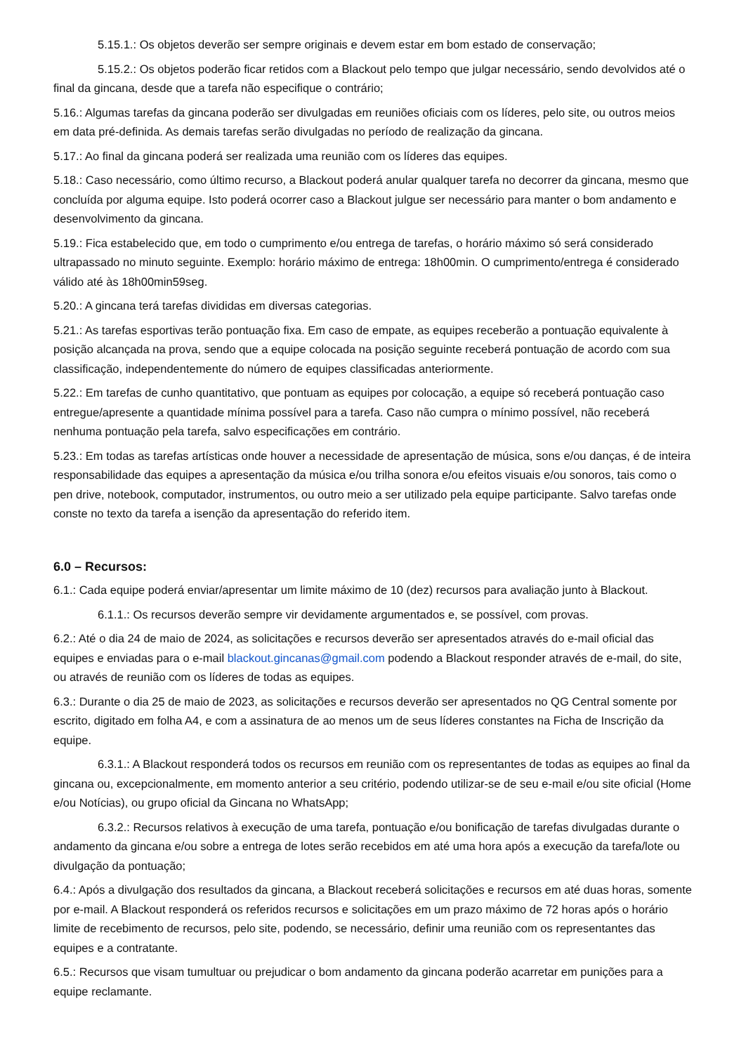5.15.1.: Os objetos deverão ser sempre originais e devem estar em bom estado de conservação;
5.15.2.: Os objetos poderão ficar retidos com a Blackout pelo tempo que julgar necessário, sendo devolvidos até o final da gincana, desde que a tarefa não especifique o contrário;
5.16.: Algumas tarefas da gincana poderão ser divulgadas em reuniões oficiais com os líderes, pelo site, ou outros meios em data pré-definida. As demais tarefas serão divulgadas no período de realização da gincana.
5.17.: Ao final da gincana poderá ser realizada uma reunião com os líderes das equipes.
5.18.: Caso necessário, como último recurso, a Blackout poderá anular qualquer tarefa no decorrer da gincana, mesmo que concluída por alguma equipe. Isto poderá ocorrer caso a Blackout julgue ser necessário para manter o bom andamento e desenvolvimento da gincana.
5.19.: Fica estabelecido que, em todo o cumprimento e/ou entrega de tarefas, o horário máximo só será considerado ultrapassado no minuto seguinte. Exemplo: horário máximo de entrega: 18h00min. O cumprimento/entrega é considerado válido até às 18h00min59seg.
5.20.: A gincana terá tarefas divididas em diversas categorias.
5.21.: As tarefas esportivas terão pontuação fixa. Em caso de empate, as equipes receberão a pontuação equivalente à posição alcançada na prova, sendo que a equipe colocada na posição seguinte receberá pontuação de acordo com sua classificação, independentemente do número de equipes classificadas anteriormente.
5.22.: Em tarefas de cunho quantitativo, que pontuam as equipes por colocação, a equipe só receberá pontuação caso entregue/apresente a quantidade mínima possível para a tarefa. Caso não cumpra o mínimo possível, não receberá nenhuma pontuação pela tarefa, salvo especificações em contrário.
5.23.: Em todas as tarefas artísticas onde houver a necessidade de apresentação de música, sons e/ou danças, é de inteira responsabilidade das equipes a apresentação da música e/ou trilha sonora e/ou efeitos visuais e/ou sonoros, tais como o pen drive, notebook, computador, instrumentos, ou outro meio a ser utilizado pela equipe participante. Salvo tarefas onde conste no texto da tarefa a isenção da apresentação do referido item.
6.0 – Recursos:
6.1.: Cada equipe poderá enviar/apresentar um limite máximo de 10 (dez) recursos para avaliação junto à Blackout.
6.1.1.: Os recursos deverão sempre vir devidamente argumentados e, se possível, com provas.
6.2.: Até o dia 24 de maio de 2024, as solicitações e recursos deverão ser apresentados através do e-mail oficial das equipes e enviadas para o e-mail blackout.gincanas@gmail.com podendo a Blackout responder através de e-mail, do site, ou através de reunião com os líderes de todas as equipes.
6.3.: Durante o dia 25 de maio de 2023, as solicitações e recursos deverão ser apresentados no QG Central somente por escrito, digitado em folha A4, e com a assinatura de ao menos um de seus líderes constantes na Ficha de Inscrição da equipe.
6.3.1.: A Blackout responderá todos os recursos em reunião com os representantes de todas as equipes ao final da gincana ou, excepcionalmente, em momento anterior a seu critério, podendo utilizar-se de seu e-mail e/ou site oficial (Home e/ou Notícias), ou grupo oficial da Gincana no WhatsApp;
6.3.2.: Recursos relativos à execução de uma tarefa, pontuação e/ou bonificação de tarefas divulgadas durante o andamento da gincana e/ou sobre a entrega de lotes serão recebidos em até uma hora após a execução da tarefa/lote ou divulgação da pontuação;
6.4.: Após a divulgação dos resultados da gincana, a Blackout receberá solicitações e recursos em até duas horas, somente por e-mail. A Blackout responderá os referidos recursos e solicitações em um prazo máximo de 72 horas após o horário limite de recebimento de recursos, pelo site, podendo, se necessário, definir uma reunião com os representantes das equipes e a contratante.
6.5.: Recursos que visam tumultuar ou prejudicar o bom andamento da gincana poderão acarretar em punições para a equipe reclamante.